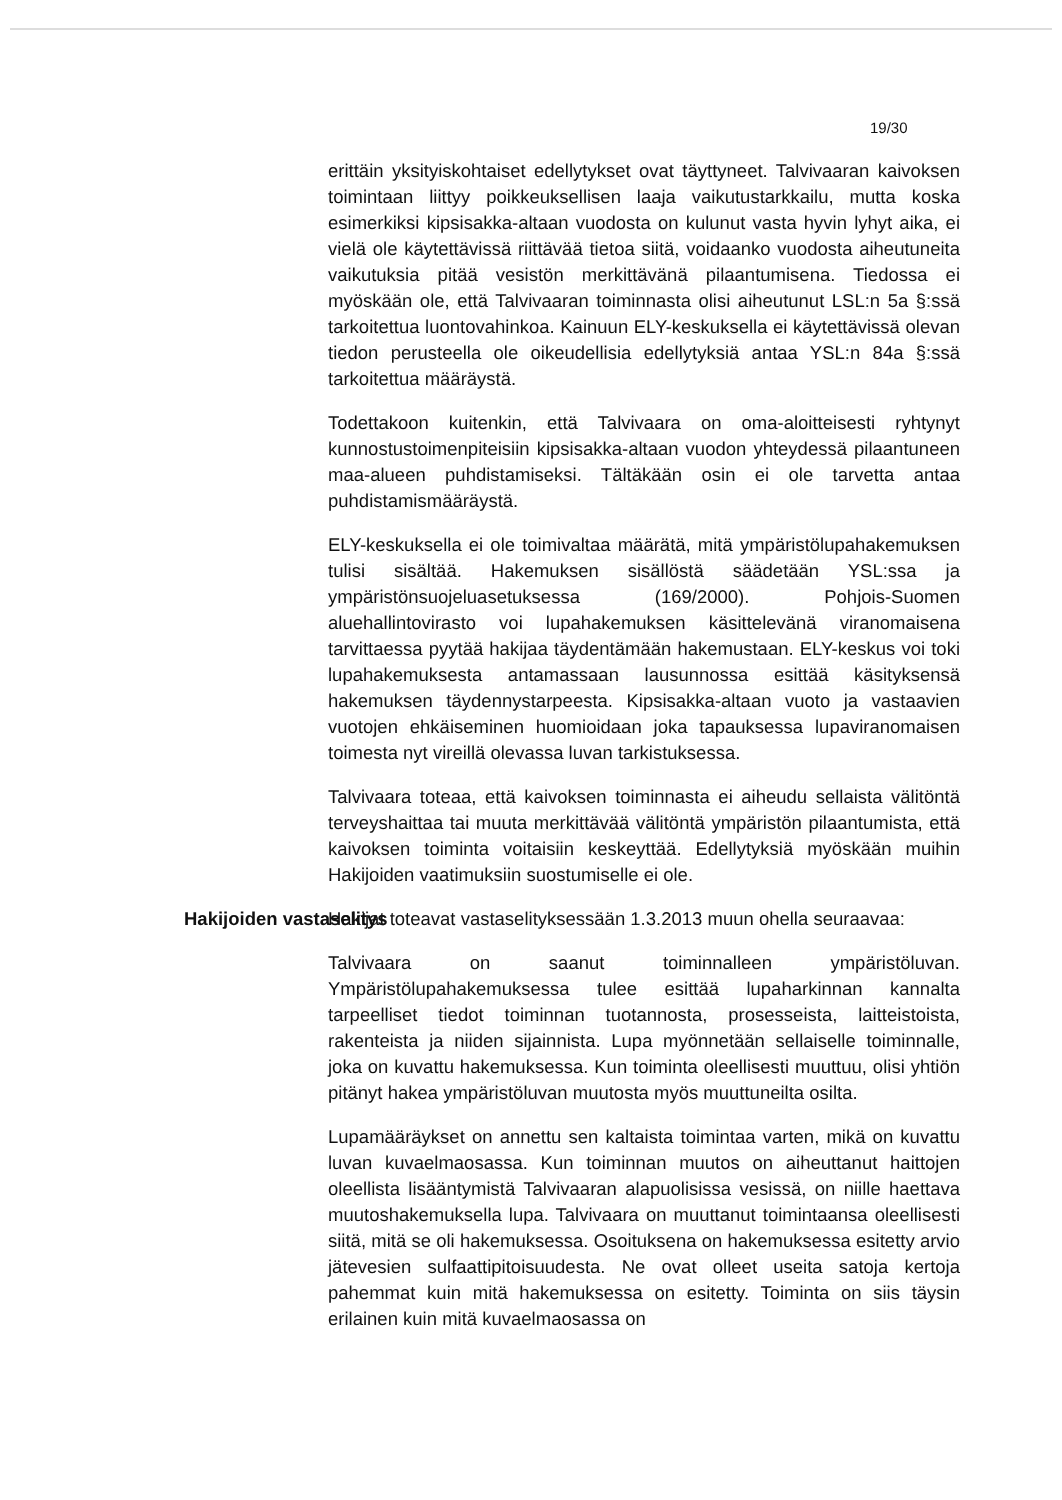19/30
erittäin yksityiskohtaiset edellytykset ovat täyttyneet. Talvivaaran kaivoksen toimintaan liittyy poikkeuksellisen laaja vaikutustarkkailu, mutta koska esimerkiksi kipsisakka-altaan vuodosta on kulunut vasta hyvin lyhyt aika, ei vielä ole käytettävissä riittävää tietoa siitä, voidaanko vuodosta aiheutuneita vaikutuksia pitää vesistön merkittävänä pilaantumisena. Tiedossa ei myöskään ole, että Talvivaaran toiminnasta olisi aiheutunut LSL:n 5a §:ssä tarkoitettua luontovahinkoa. Kainuun ELY-keskuksella ei käytettävissä olevan tiedon perusteella ole oikeudellisia edellytyksiä antaa YSL:n 84a §:ssä tarkoitettua määräystä.
Todettakoon kuitenkin, että Talvivaara on oma-aloitteisesti ryhtynyt kunnostustoimenpiteisiin kipsisakka-altaan vuodon yhteydessä pilaantuneen maa-alueen puhdistamiseksi. Tältäkään osin ei ole tarvetta antaa puhdistamismääräystä.
ELY-keskuksella ei ole toimivaltaa määrätä, mitä ympäristölupahakemuksen tulisi sisältää. Hakemuksen sisällöstä säädetään YSL:ssa ja ympäristönsuojeluasetuksessa (169/2000). Pohjois-Suomen aluehallintovirasto voi lupahakemuksen käsittelevänä viranomaisena tarvittaessa pyytää hakijaa täydentämään hakemustaan. ELY-keskus voi toki lupahakemuksesta antamassaan lausunnossa esittää käsityksensä hakemuksen täydennystarpeesta. Kipsisakka-altaan vuoto ja vastaavien vuotojen ehkäiseminen huomioidaan joka tapauksessa lupaviranomaisen toimesta nyt vireillä olevassa luvan tarkistuksessa.
Talvivaara toteaa, että kaivoksen toiminnasta ei aiheudu sellaista välitöntä terveyshaittaa tai muuta merkittävää välitöntä ympäristön pilaantumista, että kaivoksen toiminta voitaisiin keskeyttää. Edellytyksiä myöskään muihin Hakijoiden vaatimuksiin suostumiselle ei ole.
Hakijoiden vastaselitys Hakijat toteavat vastaselityksessään 1.3.2013 muun ohella seuraavaa:
Talvivaara on saanut toiminnalleen ympäristöluvan. Ympäristölupahakemuksessa tulee esittää lupaharkinnan kannalta tarpeelliset tiedot toiminnan tuotannosta, prosesseista, laitteistoista, rakenteista ja niiden sijainnista. Lupa myönnetään sellaiselle toiminnalle, joka on kuvattu hakemuksessa. Kun toiminta oleellisesti muuttuu, olisi yhtiön pitänyt hakea ympäristöluvan muutosta myös muuttuneilta osilta.
Lupamääräykset on annettu sen kaltaista toimintaa varten, mikä on kuvattu luvan kuvaelmaosassa. Kun toiminnan muutos on aiheuttanut haittojen oleellista lisääntymistä Talvivaaran alapuolisissa vesissä, on niille haettava muutoshakemuksella lupa. Talvivaara on muuttanut toimintaansa oleellisesti siitä, mitä se oli hakemuksessa. Osoituksena on hakemuksessa esitetty arvio jätevesien sulfaattipitoisuudesta. Ne ovat olleet useita satoja kertoja pahemmat kuin mitä hakemuksessa on esitetty. Toiminta on siis täysin erilainen kuin mitä kuvaelmaosassa on